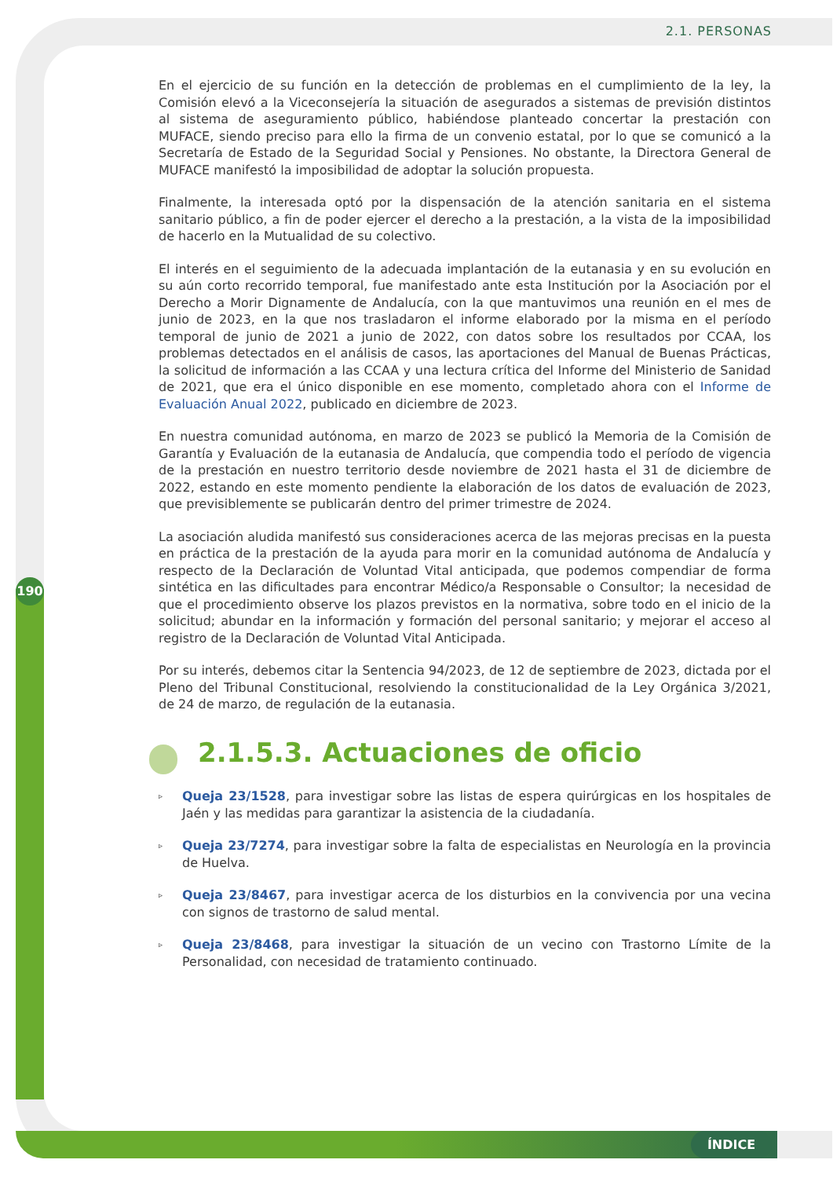2.1. PERSONAS
En el ejercicio de su función en la detección de problemas en el cumplimiento de la ley, la Comisión elevó a la Viceconsejería la situación de asegurados a sistemas de previsión distintos al sistema de aseguramiento público, habiéndose planteado concertar la prestación con MUFACE, siendo preciso para ello la firma de un convenio estatal, por lo que se comunicó a la Secretaría de Estado de la Seguridad Social y Pensiones. No obstante, la Directora General de MUFACE manifestó la imposibilidad de adoptar la solución propuesta.
Finalmente, la interesada optó por la dispensación de la atención sanitaria en el sistema sanitario público, a fin de poder ejercer el derecho a la prestación, a la vista de la imposibilidad de hacerlo en la Mutualidad de su colectivo.
El interés en el seguimiento de la adecuada implantación de la eutanasia y en su evolución en su aún corto recorrido temporal, fue manifestado ante esta Institución por la Asociación por el Derecho a Morir Dignamente de Andalucía, con la que mantuvimos una reunión en el mes de junio de 2023, en la que nos trasladaron el informe elaborado por la misma en el período temporal de junio de 2021 a junio de 2022, con datos sobre los resultados por CCAA, los problemas detectados en el análisis de casos, las aportaciones del Manual de Buenas Prácticas, la solicitud de información a las CCAA y una lectura crítica del Informe del Ministerio de Sanidad de 2021, que era el único disponible en ese momento, completado ahora con el Informe de Evaluación Anual 2022, publicado en diciembre de 2023.
En nuestra comunidad autónoma, en marzo de 2023 se publicó la Memoria de la Comisión de Garantía y Evaluación de la eutanasia de Andalucía, que compendia todo el período de vigencia de la prestación en nuestro territorio desde noviembre de 2021 hasta el 31 de diciembre de 2022, estando en este momento pendiente la elaboración de los datos de evaluación de 2023, que previsiblemente se publicarán dentro del primer trimestre de 2024.
La asociación aludida manifestó sus consideraciones acerca de las mejoras precisas en la puesta en práctica de la prestación de la ayuda para morir en la comunidad autónoma de Andalucía y respecto de la Declaración de Voluntad Vital anticipada, que podemos compendiar de forma sintética en las dificultades para encontrar Médico/a Responsable o Consultor; la necesidad de que el procedimiento observe los plazos previstos en la normativa, sobre todo en el inicio de la solicitud; abundar en la información y formación del personal sanitario; y mejorar el acceso al registro de la Declaración de Voluntad Vital Anticipada.
Por su interés, debemos citar la Sentencia 94/2023, de 12 de septiembre de 2023, dictada por el Pleno del Tribunal Constitucional, resolviendo la constitucionalidad de la Ley Orgánica 3/2021, de 24 de marzo, de regulación de la eutanasia.
2.1.5.3. Actuaciones de oficio
▹ Queja 23/1528, para investigar sobre las listas de espera quirúrgicas en los hospitales de Jaén y las medidas para garantizar la asistencia de la ciudadanía.
▹ Queja 23/7274, para investigar sobre la falta de especialistas en Neurología en la provincia de Huelva.
▹ Queja 23/8467, para investigar acerca de los disturbios en la convivencia por una vecina con signos de trastorno de salud mental.
▹ Queja 23/8468, para investigar la situación de un vecino con Trastorno Límite de la Personalidad, con necesidad de tratamiento continuado.
190
ÍNDICE